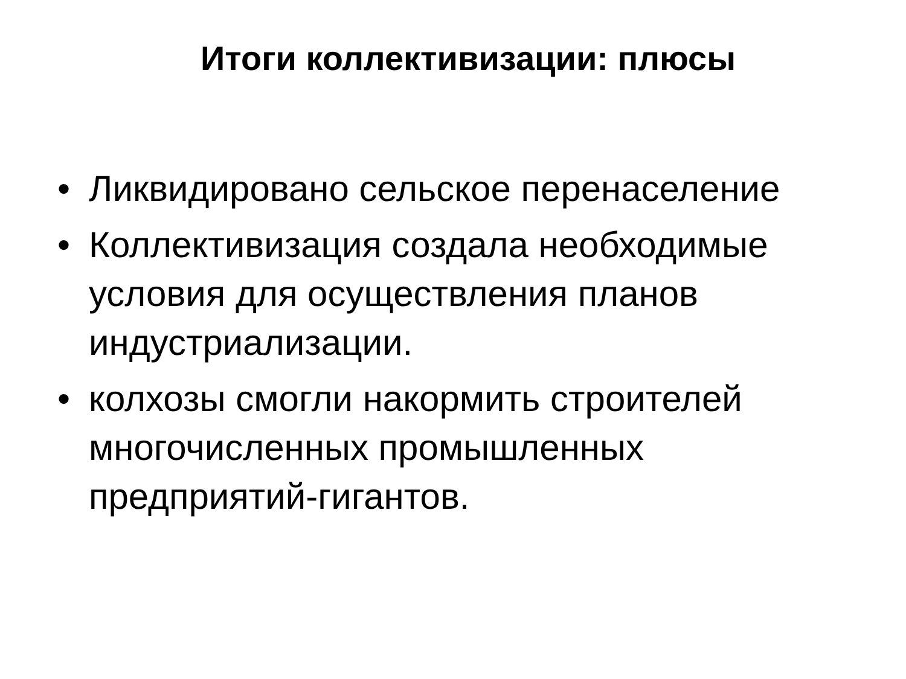Итоги коллективизации: плюсы
• Ликвидировано сельское перенаселение
• Коллективизация создала необходимые условия для осуществления планов индустриализации.
• колхозы смогли накормить строителей многочисленных промышленных предприятий-гигантов.